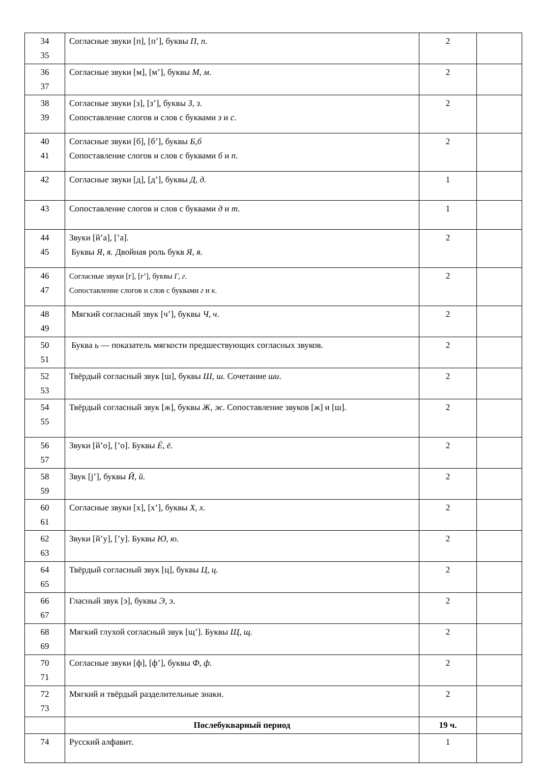| 34 35 | Согласные звуки [п], [п’], буквы П, п. | 2 | |
| 36 37 | Согласные звуки [м], [м’], буквы М, м. | 2 | |
| 38 39 | Согласные звуки [з], [з’], буквы З, з . Сопоставление слогов и слов с буквами з и с . | 2 | |
| 40 41 | Согласные звуки [б], [б’], буквы Б,б Сопоставление слогов и слов с буквами б и п . | 2 | |
| 42 | Согласные звуки [д], [д’], буквы Д, д. | 1 | |
| 43 | Сопоставление слогов и слов с буквами д и т . | 1 | |
| 44 45 | Звуки [й’а], [’а]. Буквы Я, я. Двойная роль букв Я, я. | 2 | |
| 46 47 | Согласные звуки [г], [г’], буквы Г, г . Сопоставление слогов и слов с буквами г и к . | 2 | |
| 48 49 | Мягкий согласный звук [ч’], буквы Ч, ч . | 2 | |
| 50 51 | Буква ь — показатель мягкости предшествующих согласных звуков. | 2 | |
| 52 53 | Твёрдый согласный звук [ш], буквы Ш, ш. Сочетание ши . | 2 | |
| 54 55 | Твёрдый согласный звук [ж], буквы Ж, ж . Сопоставление звуков [ж] и [ш]. | 2 | |
| 56 57 | Звуки [й’о], [’о]. Буквы Ё, ё. | 2 | |
| 58 59 | Звук [j’], буквы Й, й. | 2 | |
| 60 61 | Согласные звуки [х], [х’], буквы Х, х. | 2 | |
| 62 63 | Звуки [й’у], [’у]. Буквы Ю, ю. | 2 | |
| 64 65 | Твёрдый согласный звук [ц], буквы Ц, ц. | 2 | |
| 66 67 | Гласный звук [э], буквы Э, э . | 2 | |
| 68 69 | Мягкий глухой согласный звук [щ’]. Буквы Щ, щ. | 2 | |
| 70 71 | Согласные звуки [ф], [ф’], буквы Ф, ф. | 2 | |
| 72 73 | Мягкий и твёрдый разделительные знаки. | 2 | |
| | Послебукварный период | 19 ч. | |
| 74 | Русский алфавит. | 1 | |